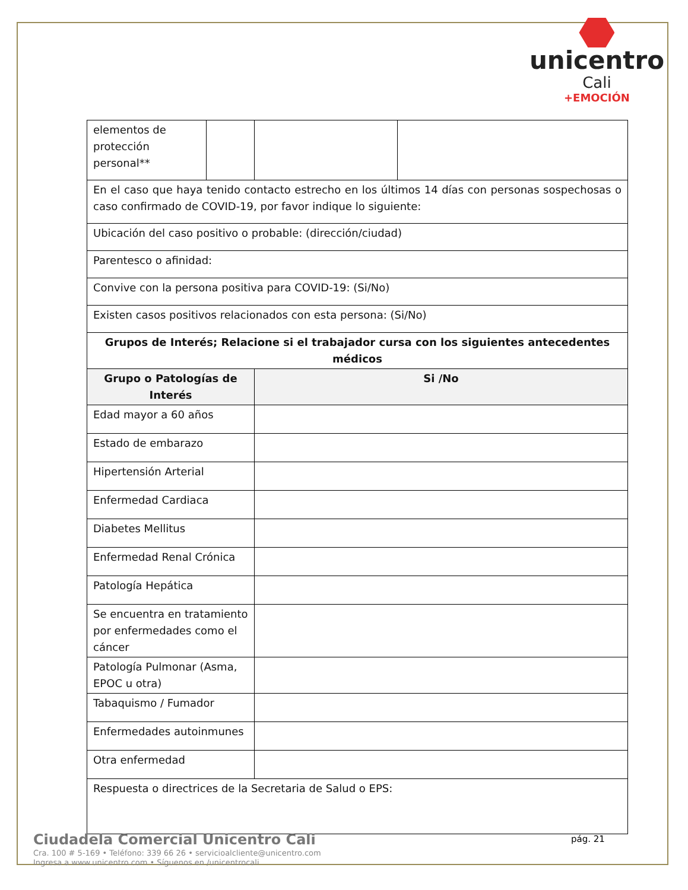unicentro
Cali
+EMOCIÓN
| elementos de protección personal** | | | |
| En el caso que haya tenido contacto estrecho en los últimos 14 días con personas sospechosas o caso confirmado de COVID-19, por favor indique lo siguiente: | | | |
| Ubicación del caso positivo o probable: (dirección/ciudad) | | | |
| Parentesco o afinidad: | | | |
| Convive con la persona positiva para COVID-19: (Si/No) | | | |
| Existen casos positivos relacionados con esta persona: (Si/No) | | | |
| Grupos de Interés; Relacione si el trabajador cursa con los siguientes antecedentes médicos | | | |
| Grupo o Patologías de Interés | | Si /No | |
| Edad mayor a 60 años | | | |
| Estado de embarazo | | | |
| Hipertensión Arterial | | | |
| Enfermedad Cardiaca | | | |
| Diabetes Mellitus | | | |
| Enfermedad Renal Crónica | | | |
| Patología Hepática | | | |
| Se encuentra en tratamiento por enfermedades como el cáncer | | | |
| Patología Pulmonar (Asma, EPOC u otra) | | | |
| Tabaquismo / Fumador | | | |
| Enfermedades autoinmunes | | | |
| Otra enfermedad | | | |
| Respuesta o directrices de la Secretaria de Salud o EPS: | | | |
Ciudadela Comercial Unicentro Cali
Cra. 100 # 5-169 • Teléfono: 339 66 26 • servicioalcliente@unicentro.com
Ingresa a www.unicentro.com • Síguenos en /unicentrocali
pág. 21